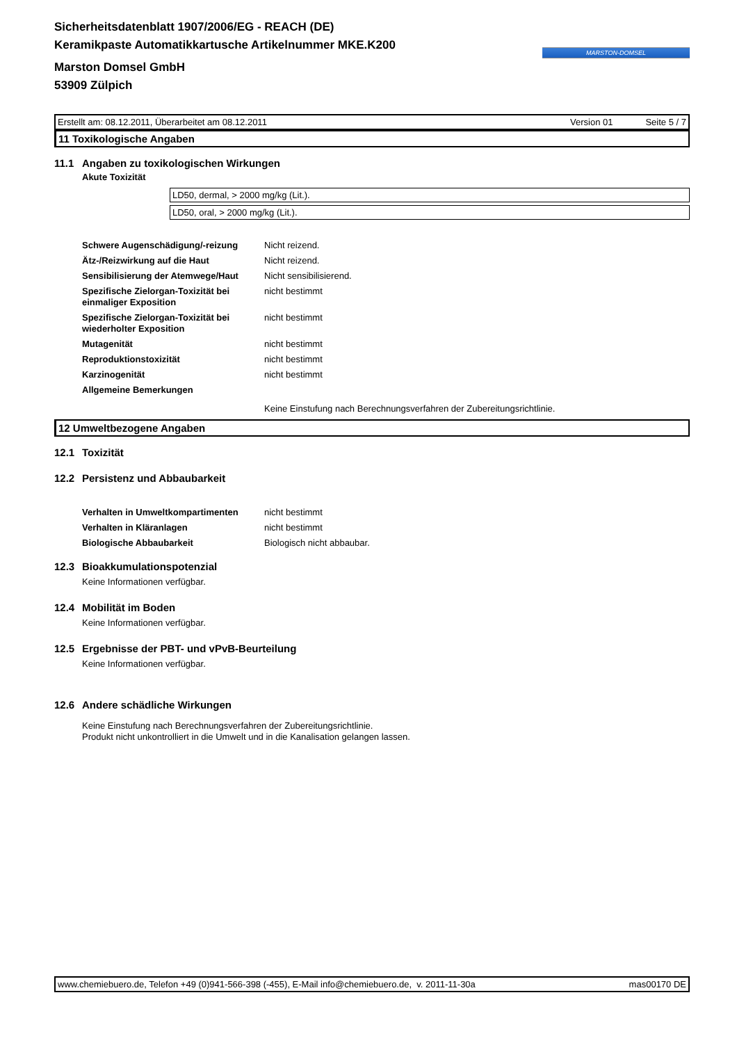MARSTON-DOMSEL
Sicherheitsdatenblatt 1907/2006/EG - REACH (DE)
Keramikpaste Automatikkartusche Artikelnummer MKE.K200
Marston Domsel GmbH
53909 Zülpich
Erstellt am: 08.12.2011, Überarbeitet am 08.12.2011 Version 01 Seite 5 / 7
11 Toxikologische Angaben
11.1 Angaben zu toxikologischen Wirkungen
Akute Toxizität
LD50, dermal, > 2000 mg/kg (Lit.).
LD50, oral, > 2000 mg/kg (Lit.).
| Schwere Augenschädigung/-reizung | Nicht reizend. |
| Ätz-/Reizwirkung auf die Haut | Nicht reizend. |
| Sensibilisierung der Atemwege/Haut | Nicht sensibilisierend. |
| Spezifische Zielorgan-Toxizität bei einmaliger Exposition | nicht bestimmt |
| Spezifische Zielorgan-Toxizität bei wiederholter Exposition | nicht bestimmt |
| Mutagenität | nicht bestimmt |
| Reproduktionstoxizität | nicht bestimmt |
| Karzinogenität | nicht bestimmt |
| Allgemeine Bemerkungen | |
| | Keine Einstufung nach Berechnungsverfahren der Zubereitungsrichtlinie. |
12 Umweltbezogene Angaben
12.1 Toxizität
12.2 Persistenz und Abbaubarkeit
| Verhalten in Umweltkompartimenten | nicht bestimmt |
| Verhalten in Kläranlagen | nicht bestimmt |
| Biologische Abbaubarkeit | Biologisch nicht abbaubar. |
12.3 Bioakkumulationspotenzial
Keine Informationen verfügbar.
12.4 Mobilität im Boden
Keine Informationen verfügbar.
12.5 Ergebnisse der PBT- und vPvB-Beurteilung
Keine Informationen verfügbar.
12.6 Andere schädliche Wirkungen
Keine Einstufung nach Berechnungsverfahren der Zubereitungsrichtlinie.
Produkt nicht unkontrolliert in die Umwelt und in die Kanalisation gelangen lassen.
www.chemiebuero.de, Telefon +49 (0)941-566-398 (-455), E-Mail info@chemiebuero.de, v. 2011-11-30a mas00170 DE